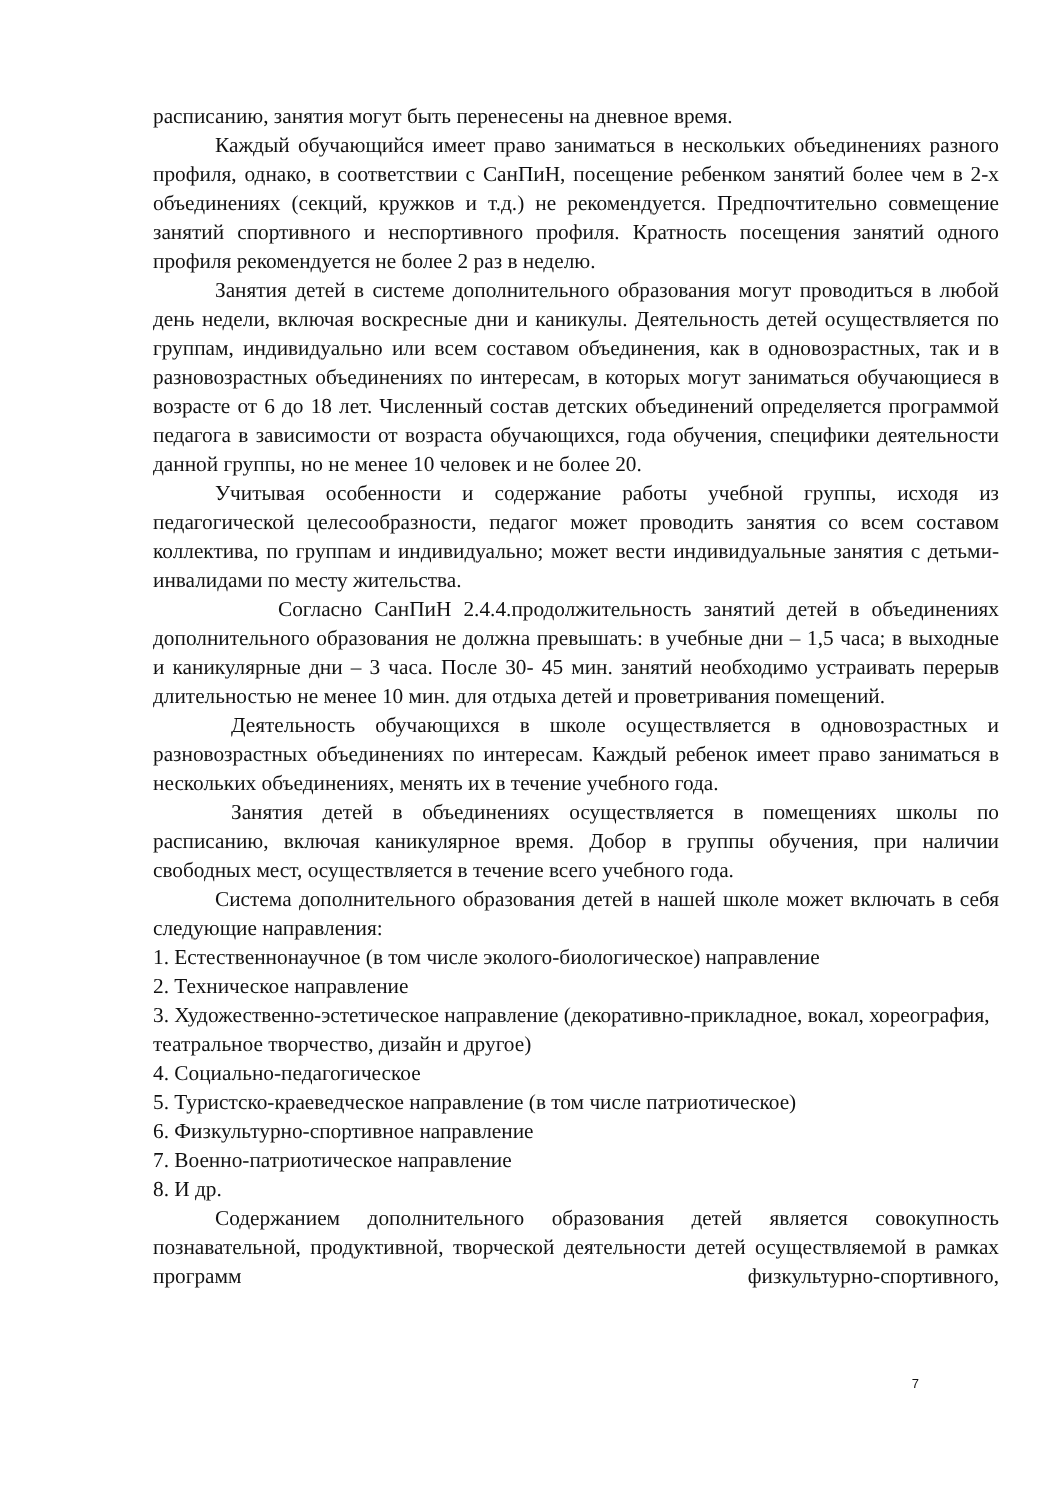расписанию, занятия могут быть перенесены на дневное время.
Каждый обучающийся имеет право заниматься в нескольких объединениях разного профиля, однако, в соответствии с СанПиН, посещение ребенком занятий более чем в 2-х объединениях (секций, кружков и т.д.) не рекомендуется. Предпочтительно совмещение занятий спортивного и неспортивного профиля. Кратность посещения занятий одного профиля рекомендуется не более 2 раз в неделю.
Занятия детей в системе дополнительного образования могут проводиться в любой день недели, включая воскресные дни и каникулы. Деятельность детей осуществляется по группам, индивидуально или всем составом объединения, как в одновозрастных, так и в разновозрастных объединениях по интересам, в которых могут заниматься обучающиеся в возрасте от 6 до 18 лет. Численный состав детских объединений определяется программой педагога в зависимости от возраста обучающихся, года обучения, специфики деятельности данной группы, но не менее 10 человек и не более 20.
Учитывая особенности и содержание работы учебной группы, исходя из педагогической целесообразности, педагог может проводить занятия со всем составом коллектива, по группам и индивидуально; может вести индивидуальные занятия с детьми-инвалидами по месту жительства.
Согласно СанПиН 2.4.4.продолжительность занятий детей в объединениях дополнительного образования не должна превышать: в учебные дни – 1,5 часа; в выходные и каникулярные дни – 3 часа. После 30- 45 мин. занятий необходимо устраивать перерыв длительностью не менее 10 мин. для отдыха детей и проветривания помещений.
Деятельность обучающихся в школе осуществляется в одновозрастных и разновозрастных объединениях по интересам. Каждый ребенок имеет право заниматься в нескольких объединениях, менять их в течение учебного года.
Занятия детей в объединениях осуществляется в помещениях школы по расписанию, включая каникулярное время. Добор в группы обучения, при наличии свободных мест, осуществляется в течение всего учебного года.
Система дополнительного образования детей в нашей школе может включать в себя следующие направления:
1. Естественнонаучное (в том числе эколого-биологическое) направление
2. Техническое направление
3. Художественно-эстетическое направление (декоративно-прикладное, вокал, хореография, театральное творчество, дизайн и другое)
4. Социально-педагогическое
5. Туристско-краеведческое направление (в том числе патриотическое)
6. Физкультурно-спортивное направление
7. Военно-патриотическое направление
8. И др.
Содержанием дополнительного образования детей является совокупность познавательной, продуктивной, творческой деятельности детей осуществляемой в рамках программ физкультурно-спортивного,
7